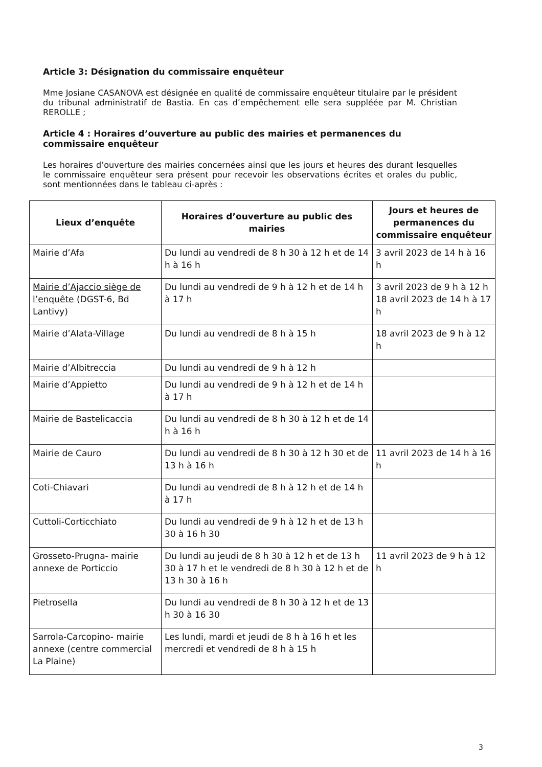Article 3: Désignation du commissaire enquêteur
Mme Josiane CASANOVA est désignée en qualité de commissaire enquêteur titulaire par le président du tribunal administratif de Bastia. En cas d’empêchement elle sera suppléée par M. Christian REROLLE ;
Article 4 : Horaires d’ouverture au public des mairies et permanences du commissaire enquêteur
Les horaires d’ouverture des mairies concernées ainsi que les jours et heures des durant lesquelles le commissaire enquêteur sera présent pour recevoir les observations écrites et orales du public, sont mentionnées dans le tableau ci-après :
| Lieux d’enquête | Horaires d’ouverture au public des mairies | Jours et heures de permanences du commissaire enquêteur |
| --- | --- | --- |
| Mairie d’Afa | Du lundi au vendredi de 8 h 30 à 12 h et de 14 h à 16 h | 3 avril 2023 de 14 h à 16 h |
| Mairie d’Ajaccio siège de l’enquête (DGST-6, Bd Lantivy) | Du lundi au vendredi de 9 h à 12 h et de 14 h à 17 h | 3 avril 2023 de 9 h à 12 h 18 avril 2023 de 14 h à 17 h |
| Mairie d’Alata-Village | Du lundi au vendredi de 8 h à 15 h | 18 avril 2023 de 9 h à 12 h |
| Mairie d’Albitreccia | Du lundi au vendredi de 9 h à 12 h | |
| Mairie d’Appietto | Du lundi au vendredi de 9 h à 12 h et de 14 h à 17 h | |
| Mairie de Bastelicaccia | Du lundi au vendredi de 8 h 30 à 12 h et de 14 h à 16 h | |
| Mairie de Cauro | Du lundi au vendredi de 8 h 30 à 12 h 30 et de 13 h à 16 h | 11 avril 2023 de 14 h à 16 h |
| Coti-Chiavari | Du lundi au vendredi de 8 h à 12 h et de 14 h à 17 h | |
| Cuttoli-Corticchiato | Du lundi au vendredi de 9 h à 12 h et de 13 h 30 à 16 h 30 | |
| Grosseto-Prugna- mairie annexe de Porticcio | Du lundi au jeudi de 8 h 30 à 12 h et de 13 h 30 à 17 h et le vendredi de 8 h 30 à 12 h et de 13 h 30 à 16 h | 11 avril 2023 de 9 h à 12 h |
| Pietrosella | Du lundi au vendredi de 8 h 30 à 12 h et de 13 h 30 à 16 30 | |
| Sarrola-Carcopino- mairie annexe (centre commercial La Plaine) | Les lundi, mardi et jeudi de 8 h à 16 h et les mercredi et vendredi de 8 h à 15 h | |
3